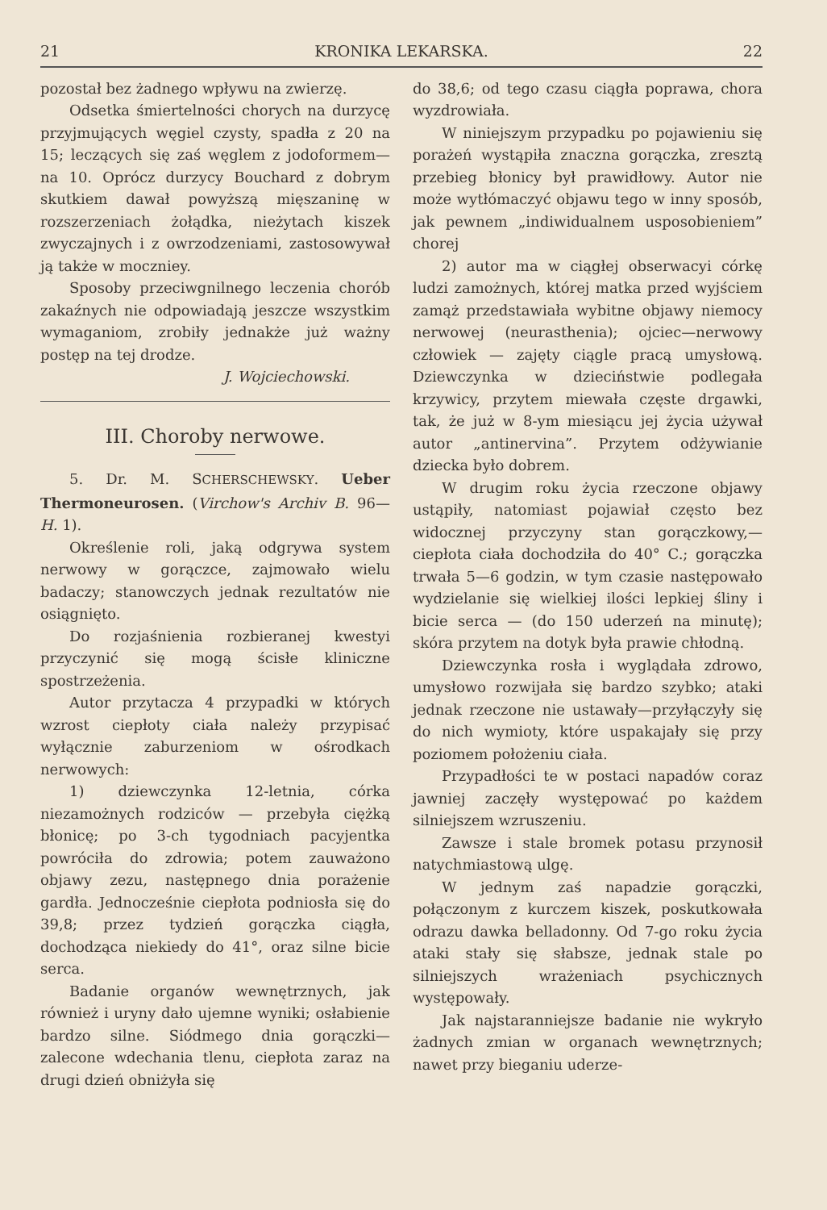21 KRONIKA LEKARSKA. 22
pozostał bez żadnego wpływu na zwierzę.
Odsetka śmiertelności chorych na durzycę przyjmujących węgiel czysty, spadła z 20 na 15; leczących się zaś węglem z jodoformem—na 10. Oprócz durzycy Bouchard z dobrym skutkiem dawał powyższą mięszaninę w rozszerzeniach żołądka, nieżytach kiszek zwyczajnych i z owrzodzeniami, zastosowywał ją także w moczniey.
Sposoby przeciwgnilnego leczenia chorób zakaźnych nie odpowiadają jeszcze wszystkim wymaganiom, zrobiły jednakże już ważny postęp na tej drodze.
J. Wojciechowski.
III. Choroby nerwowe.
5. Dr. M. SCHERSCHEWSKY. Ueber Thermoneurosen. (Virchow's Archiv B. 96—H. 1).
Określenie roli, jaką odgrywa system nerwowy w gorączce, zajmowało wielu badaczy; stanowczych jednak rezultatów nie osiągnięto.
Do rozjaśnienia rozbieranej kwestyi przyczynić się mogą ścisłe kliniczne spostrzeżenia.
Autor przytacza 4 przypadki w których wzrost ciepłoty ciała należy przypisać wyłącznie zaburzeniom w ośrodkach nerwowych:
1) dziewczynka 12-letnia, córka niezamożnych rodziców — przebyła ciężką błonicę; po 3-ch tygodniach pacyjentka powróciła do zdrowia; potem zauważono objawy zezu, następnego dnia porażenie gardła. Jednocześnie ciepłota podniosła się do 39,8; przez tydzień gorączka ciągła, dochodząca niekiedy do 41°, oraz silne bicie serca.
Badanie organów wewnętrznych, jak również i uryny dało ujemne wyniki; osłabienie bardzo silne. Siódmego dnia gorączki—zalecone wdechania tlenu, ciepłota zaraz na drugi dzień obniżyła się
do 38,6; od tego czasu ciągła poprawa, chora wyzdrowiała.
W niniejszym przypadku po pojawieniu się porażeń wystąpiła znaczna gorączka, zresztą przebieg błonicy był prawidłowy. Autor nie może wytłómaczyć objawu tego w inny sposób, jak pewnem „indiwidualnem usposobieniem” chorej
2) autor ma w ciągłej obserwacyi córkę ludzi zamożnych, której matka przed wyjściem zamąż przedstawiała wybitne objawy niemocy nerwowej (neurasthenia); ojciec—nerwowy człowiek — zajęty ciągle pracą umysłową. Dziewczynka w dzieciństwie podlegała krzywicy, przytem miewała częste drgawki, tak, że już w 8-ym miesiącu jej życia używał autor „antinervina”. Przytem odżywianie dziecka było dobrem.
W drugim roku życia rzeczone objawy ustąpiły, natomiast pojawiał często bez widocznej przyczyny stan gorączkowy,—ciepłota ciała dochodziła do 40° C.; gorączka trwała 5—6 godzin, w tym czasie następowało wydzielanie się wielkiej ilości lepkiej śliny i bicie serca — (do 150 uderzeń na minutę); skóra przytem na dotyk była prawie chłodną.
Dziewczynka rosła i wyglądała zdrowo, umysłowo rozwijała się bardzo szybko; ataki jednak rzeczone nie ustawały—przyłączyły się do nich wymioty, które uspakajały się przy poziomem położeniu ciała.
Przypadłości te w postaci napadów coraz jawniej zaczęły występować po każdem silniejszem wzruszeniu.
Zawsze i stale bromek potasu przynosił natychmiastową ulgę.
W jednym zaś napadzie gorączki, połączonym z kurczem kiszek, poskutkowała odrazu dawka belladonny. Od 7-go roku życia ataki stały się słabsze, jednak stale po silniejszych wrażeniach psychicznych występowały.
Jak najstaranniejsze badanie nie wykryło żadnych zmian w organach wewnętrznych; nawet przy bieganiu uderze-